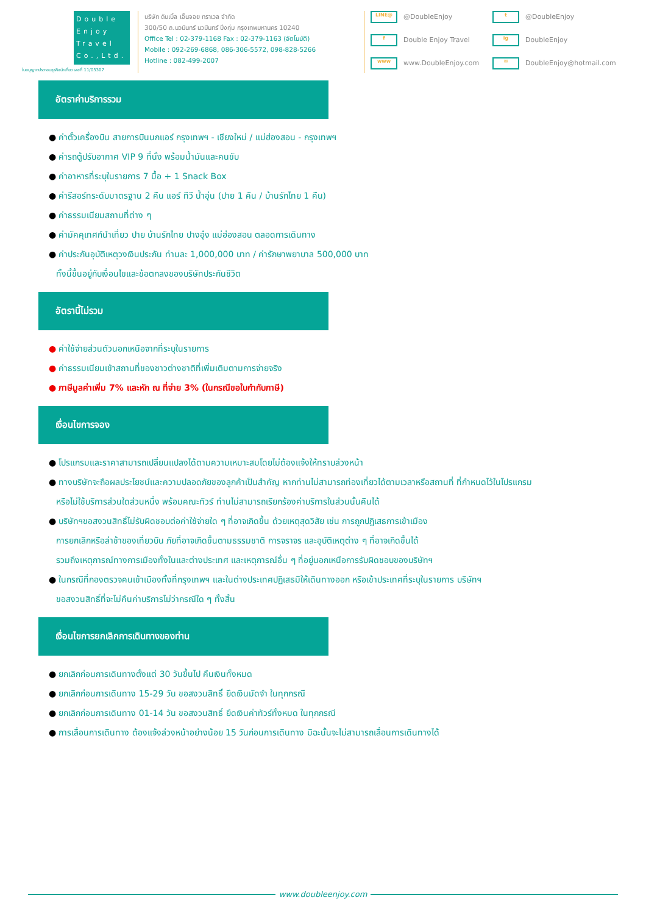Double
Enjoy
Travel
Co.,Ltd.
ใบอนุญาตประกอบธุรกิจนำเที่ยว เลขที่ 11/05307
บริษัท ดับเบิ้ล เอ็นจอย ทราเวล จำกัด
300/50 ถ.นวมินทร์ นวมินทร์ บึงกุ่ม กรุงเทพมหานคร 10240
Office Tel : 02-379-1168 Fax : 02-379-1163 (อัตโนมัติ)
Mobile : 092-269-6868, 086-306-5572, 098-828-5266
Hotline : 082-499-2007
LINE@ @DoubleEnjoy t @DoubleEnjoy f Double Enjoy Travel ig DoubleEnjoy www www.DoubleEnjoy.com ✉ DoubleEnjoy@hotmail.com
อัตราค่าบริการรวม
● ค่าตั๋วเครื่องบิน สายการบินนกแอร์ กรุงเทพฯ - เชียงใหม่ / แม่ฮ่องสอน - กรุงเทพฯ
● ค่ารถตู้ปรับอากาศ VIP 9 ที่นั่ง พร้อมน้ำมันและคนขับ
● ค่าอาหารที่ระบุในรายการ 7 มื้อ + 1 Snack Box
● ค่ารีสอร์ทระดับมาตรฐาน 2 คืน แอร์ ทีวี น้ำอุ่น (ปาย 1 คืน / บ้านรักไทย 1 คืน)
● ค่าธรรมเนียมสถานที่ต่าง ๆ
● ค่ามัคคุเทศก์นำเที่ยว ปาย บ้านรักไทย ปางอุ๋ง แม่ฮ่องสอน ตลอดการเดินทาง
● ค่าประกันอุบัติเหตุวงเงินประกัน ท่านละ 1,000,000 บาท / ค่ารักษาพยาบาล 500,000 บาท
ทั้งนี้ขึ้นอยู่กับเงื่อนไขและข้อตกลงของบริษัทประกันชีวิต
อัตรานี้ไม่รวม
● ค่าใช้จ่ายส่วนตัวนอกเหนือจากที่ระบุในรายการ
● ค่าธรรมเนียมเข้าสถานที่ของชาวต่างชาติที่เพิ่มเติมตามการจ่ายจริง
● ภาษีมูลค่าเพิ่ม 7% และหัก ณ ที่จ่าย 3% (ในกรณีขอใบกำกับภาษี)
เงื่อนไขการจอง
● โปรแกรมและราคาสามารถเปลี่ยนแปลงได้ตามความเหมาะสมโดยไม่ต้องแจ้งให้ทราบล่วงหน้า
● ทางบริษัทจะถือผลประโยชน์และความปลอดภัยของลูกค้าเป็นสำคัญ หากท่านไม่สามารถท่องเที่ยวได้ตามเวลาหรือสถานที่ ที่กำหนดไว้ในโปรแกรม
หรือไม่ใช้บริการส่วนใดส่วนหนึ่ง พร้อมคณะทัวร์ ท่านไม่สามารถเรียกร้องค่าบริการในส่วนนั้นคืนได้
● บริษัทฯขอสงวนสิทธิ์ไม่รับผิดชอบต่อค่าใช้จ่ายใด ๆ ที่อาจเกิดขึ้น ด้วยเหตุสุดวิสัย เช่น การถูกปฏิเสธการเข้าเมือง
การยกเลิกหรือล่าช้าของเที่ยวบิน ภัยที่อาจเกิดขึ้นตามธรรมชาติ การจราจร และอุบัติเหตุต่าง ๆ ที่อาจเกิดขึ้นได้
รวมถึงเหตุการณ์ทางการเมืองทั้งในและต่างประเทศ และเหตุการณ์อื่น ๆ ที่อยู่นอกเหนือการรับผิดชอบของบริษัทฯ
● ในกรณีที่กองตรวจคนเข้าเมืองทั้งที่กรุงเทพฯ และในต่างประเทศปฏิเสธมิให้เดินทางออก หรือเข้าประเทศที่ระบุในรายการ บริษัทฯ
ขอสงวนสิทธิ์ที่จะไม่คืนค่าบริการไม่ว่ากรณีใด ๆ ทั้งสิ้น
เงื่อนไขการยกเลิกการเดินทางของท่าน
● ยกเลิกก่อนการเดินทางตั้งแต่ 30 วันขึ้นไป คืนเงินทั้งหมด
● ยกเลิกก่อนการเดินทาง 15-29 วัน ขอสงวนสิทธิ์ ยึดเงินมัดจำ ในทุกกรณี
● ยกเลิกก่อนการเดินทาง 01-14 วัน ขอสงวนสิทธิ์ ยึดเงินค่าทัวร์ทั้งหมด ในทุกกรณี
● การเลื่อนการเดินทาง ต้องแจ้งล่วงหน้าอย่างน้อย 15 วันก่อนการเดินทาง มิฉะนั้นจะไม่สามารถเลื่อนการเดินทางได้
www.doubleenjoy.com